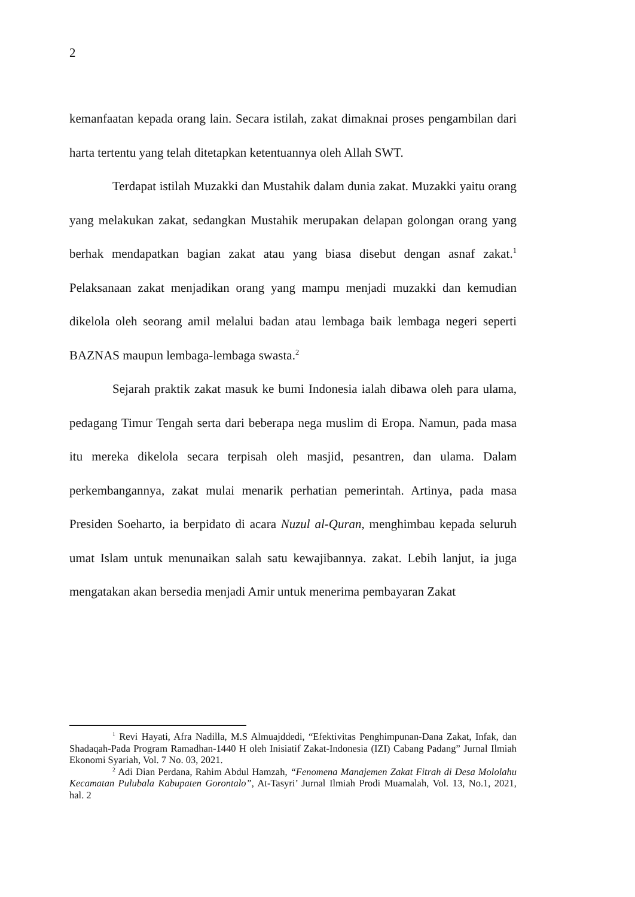2
kemanfaatan kepada orang lain. Secara istilah, zakat dimaknai proses pengambilan dari harta tertentu yang telah ditetapkan ketentuannya oleh Allah SWT.
Terdapat istilah Muzakki dan Mustahik dalam dunia zakat. Muzakki yaitu orang yang melakukan zakat, sedangkan Mustahik merupakan delapan golongan orang yang berhak mendapatkan bagian zakat atau yang biasa disebut dengan asnaf zakat.<sup>1</sup> Pelaksanaan zakat menjadikan orang yang mampu menjadi muzakki dan kemudian dikelola oleh seorang amil melalui badan atau lembaga baik lembaga negeri seperti BAZNAS maupun lembaga-lembaga swasta.<sup>2</sup>
Sejarah praktik zakat masuk ke bumi Indonesia ialah dibawa oleh para ulama, pedagang Timur Tengah serta dari beberapa nega muslim di Eropa. Namun, pada masa itu mereka dikelola secara terpisah oleh masjid, pesantren, dan ulama. Dalam perkembangannya, zakat mulai menarik perhatian pemerintah. Artinya, pada masa Presiden Soeharto, ia berpidato di acara Nuzul al-Quran, menghimbau kepada seluruh umat Islam untuk menunaikan salah satu kewajibannya. zakat. Lebih lanjut, ia juga mengatakan akan bersedia menjadi Amir untuk menerima pembayaran Zakat
<sup>1</sup> Revi Hayati, Afra Nadilla, M.S Almuajddedi, “Efektivitas Penghimpunan-Dana Zakat, Infak, dan Shadaqah-Pada Program Ramadhan-1440 H oleh Inisiatif Zakat-Indonesia (IZI) Cabang Padang” Jurnal Ilmiah Ekonomi Syariah, Vol. 7 No. 03, 2021.
<sup>2</sup> Adi Dian Perdana, Rahim Abdul Hamzah, “Fenomena Manajemen Zakat Fitrah di Desa Mololahu Kecamatan Pulubala Kabupaten Gorontalo”, At-Tasyri’ Jurnal Ilmiah Prodi Muamalah, Vol. 13, No.1, 2021, hal. 2